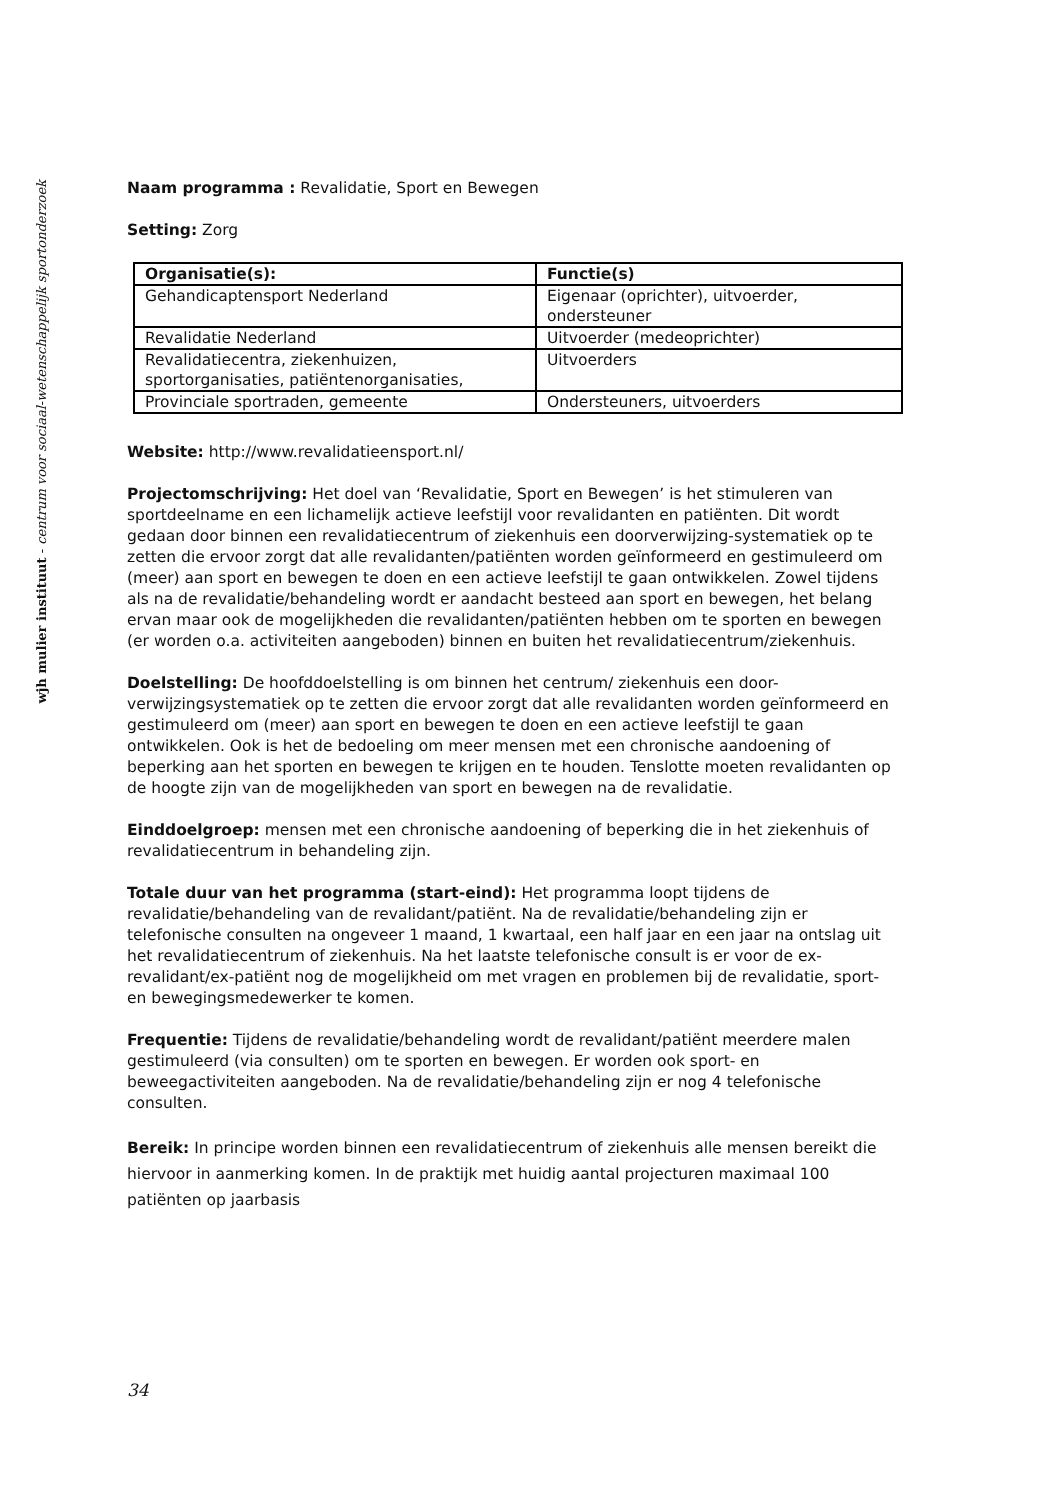wjh mulier instituut - centrum voor sociaal-wetenschappelijk sportonderzoek
Naam programma : Revalidatie, Sport en Bewegen
Setting: Zorg
| Organisatie(s): | Functie(s) |
| --- | --- |
| Gehandicaptensport Nederland | Eigenaar (oprichter), uitvoerder, ondersteuner |
| Revalidatie Nederland | Uitvoerder (medeoprichter) |
| Revalidatiecentra, ziekenhuizen, sportorganisaties, patiëntenorganisaties, | Uitvoerders |
| Provinciale sportraden, gemeente | Ondersteuners, uitvoerders |
Website: http://www.revalidatieensport.nl/
Projectomschrijving: Het doel van ‘Revalidatie, Sport en Bewegen’ is het stimuleren van sportdeelname en een lichamelijk actieve leefstijl voor revalidanten en patiënten. Dit wordt gedaan door binnen een revalidatiecentrum of ziekenhuis een doorverwijzing-systematiek op te zetten die ervoor zorgt dat alle revalidanten/patiënten worden geïnformeerd en gestimuleerd om (meer) aan sport en bewegen te doen en een actieve leefstijl te gaan ontwikkelen. Zowel tijdens als na de revalidatie/behandeling wordt er aandacht besteed aan sport en bewegen, het belang ervan maar ook de mogelijkheden die revalidanten/patiënten hebben om te sporten en bewegen (er worden o.a. activiteiten aangeboden) binnen en buiten het revalidatiecentrum/ziekenhuis.
Doelstelling: De hoofddoelstelling is om binnen het centrum/ ziekenhuis een door-verwijzingsystematiek op te zetten die ervoor zorgt dat alle revalidanten worden geïnformeerd en gestimuleerd om (meer) aan sport en bewegen te doen en een actieve leefstijl te gaan ontwikkelen. Ook is het de bedoeling om meer mensen met een chronische aandoening of beperking aan het sporten en bewegen te krijgen en te houden. Tenslotte moeten revalidanten op de hoogte zijn van de mogelijkheden van sport en bewegen na de revalidatie.
Einddoelgroep: mensen met een chronische aandoening of beperking die in het ziekenhuis of revalidatiecentrum in behandeling zijn.
Totale duur van het programma (start-eind): Het programma loopt tijdens de revalidatie/behandeling van de revalidant/patiënt. Na de revalidatie/behandeling zijn er telefonische consulten na ongeveer 1 maand, 1 kwartaal, een half jaar en een jaar na ontslag uit het revalidatiecentrum of ziekenhuis. Na het laatste telefonische consult is er voor de ex-revalidant/ex-patiënt nog de mogelijkheid om met vragen en problemen bij de revalidatie, sport- en bewegingsmedewerker te komen.
Frequentie: Tijdens de revalidatie/behandeling wordt de revalidant/patiënt meerdere malen gestimuleerd (via consulten) om te sporten en bewegen. Er worden ook sport- en beweegactiviteiten aangeboden. Na de revalidatie/behandeling zijn er nog 4 telefonische consulten.
Bereik: In principe worden binnen een revalidatiecentrum of ziekenhuis alle mensen bereikt die hiervoor in aanmerking komen. In de praktijk met huidig aantal projecturen maximaal 100 patiënten op jaarbasis
34